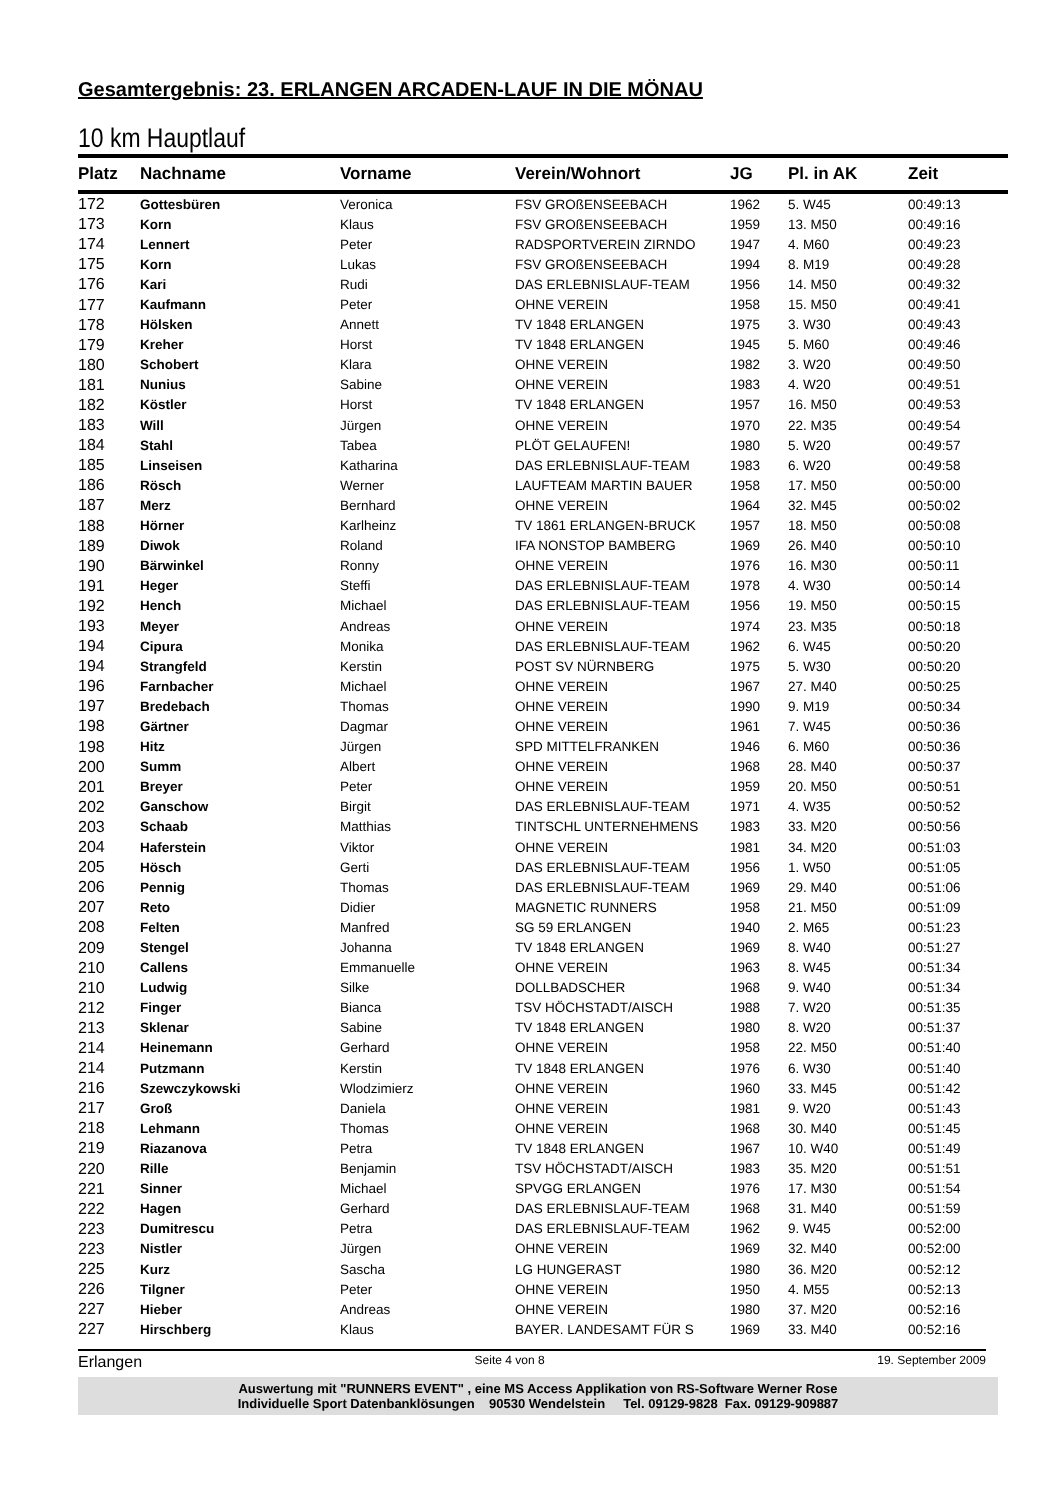Gesamtergebnis: 23. ERLANGEN ARCADEN-LAUF IN DIE MÖNAU
10 km Hauptlauf
| Platz | Nachname | Vorname | Verein/Wohnort | JG | Pl. in AK | Zeit |
| --- | --- | --- | --- | --- | --- | --- |
| 172 | Gottesbüren | Veronica | FSV GROßENSEEBACH | 1962 | 5. W45 | 00:49:13 |
| 173 | Korn | Klaus | FSV GROßENSEEBACH | 1959 | 13. M50 | 00:49:16 |
| 174 | Lennert | Peter | RADSPORTVEREIN ZIRNDO | 1947 | 4. M60 | 00:49:23 |
| 175 | Korn | Lukas | FSV GROßENSEEBACH | 1994 | 8. M19 | 00:49:28 |
| 176 | Kari | Rudi | DAS ERLEBNISLAUF-TEAM | 1956 | 14. M50 | 00:49:32 |
| 177 | Kaufmann | Peter | OHNE VEREIN | 1958 | 15. M50 | 00:49:41 |
| 178 | Hölsken | Annett | TV 1848 ERLANGEN | 1975 | 3. W30 | 00:49:43 |
| 179 | Kreher | Horst | TV 1848 ERLANGEN | 1945 | 5. M60 | 00:49:46 |
| 180 | Schobert | Klara | OHNE VEREIN | 1982 | 3. W20 | 00:49:50 |
| 181 | Nunius | Sabine | OHNE VEREIN | 1983 | 4. W20 | 00:49:51 |
| 182 | Köstler | Horst | TV 1848 ERLANGEN | 1957 | 16. M50 | 00:49:53 |
| 183 | Will | Jürgen | OHNE VEREIN | 1970 | 22. M35 | 00:49:54 |
| 184 | Stahl | Tabea | PLÖT GELAUFEN! | 1980 | 5. W20 | 00:49:57 |
| 185 | Linseisen | Katharina | DAS ERLEBNISLAUF-TEAM | 1983 | 6. W20 | 00:49:58 |
| 186 | Rösch | Werner | LAUFTEAM MARTIN BAUER | 1958 | 17. M50 | 00:50:00 |
| 187 | Merz | Bernhard | OHNE VEREIN | 1964 | 32. M45 | 00:50:02 |
| 188 | Hörner | Karlheinz | TV 1861 ERLANGEN-BRUCK | 1957 | 18. M50 | 00:50:08 |
| 189 | Diwok | Roland | IFA NONSTOP BAMBERG | 1969 | 26. M40 | 00:50:10 |
| 190 | Bärwinkel | Ronny | OHNE VEREIN | 1976 | 16. M30 | 00:50:11 |
| 191 | Heger | Steffi | DAS ERLEBNISLAUF-TEAM | 1978 | 4. W30 | 00:50:14 |
| 192 | Hench | Michael | DAS ERLEBNISLAUF-TEAM | 1956 | 19. M50 | 00:50:15 |
| 193 | Meyer | Andreas | OHNE VEREIN | 1974 | 23. M35 | 00:50:18 |
| 194 | Cipura | Monika | DAS ERLEBNISLAUF-TEAM | 1962 | 6. W45 | 00:50:20 |
| 194 | Strangfeld | Kerstin | POST SV NÜRNBERG | 1975 | 5. W30 | 00:50:20 |
| 196 | Farnbacher | Michael | OHNE VEREIN | 1967 | 27. M40 | 00:50:25 |
| 197 | Bredebach | Thomas | OHNE VEREIN | 1990 | 9. M19 | 00:50:34 |
| 198 | Gärtner | Dagmar | OHNE VEREIN | 1961 | 7. W45 | 00:50:36 |
| 198 | Hitz | Jürgen | SPD MITTELFRANKEN | 1946 | 6. M60 | 00:50:36 |
| 200 | Summ | Albert | OHNE VEREIN | 1968 | 28. M40 | 00:50:37 |
| 201 | Breyer | Peter | OHNE VEREIN | 1959 | 20. M50 | 00:50:51 |
| 202 | Ganschow | Birgit | DAS ERLEBNISLAUF-TEAM | 1971 | 4. W35 | 00:50:52 |
| 203 | Schaab | Matthias | TINTSCHL UNTERNEHMENS | 1983 | 33. M20 | 00:50:56 |
| 204 | Haferstein | Viktor | OHNE VEREIN | 1981 | 34. M20 | 00:51:03 |
| 205 | Hösch | Gerti | DAS ERLEBNISLAUF-TEAM | 1956 | 1. W50 | 00:51:05 |
| 206 | Pennig | Thomas | DAS ERLEBNISLAUF-TEAM | 1969 | 29. M40 | 00:51:06 |
| 207 | Reto | Didier | MAGNETIC RUNNERS | 1958 | 21. M50 | 00:51:09 |
| 208 | Felten | Manfred | SG 59 ERLANGEN | 1940 | 2. M65 | 00:51:23 |
| 209 | Stengel | Johanna | TV 1848 ERLANGEN | 1969 | 8. W40 | 00:51:27 |
| 210 | Callens | Emmanuelle | OHNE VEREIN | 1963 | 8. W45 | 00:51:34 |
| 210 | Ludwig | Silke | DOLLBADSCHER | 1968 | 9. W40 | 00:51:34 |
| 212 | Finger | Bianca | TSV HÖCHSTADT/AISCH | 1988 | 7. W20 | 00:51:35 |
| 213 | Sklenar | Sabine | TV 1848 ERLANGEN | 1980 | 8. W20 | 00:51:37 |
| 214 | Heinemann | Gerhard | OHNE VEREIN | 1958 | 22. M50 | 00:51:40 |
| 214 | Putzmann | Kerstin | TV 1848 ERLANGEN | 1976 | 6. W30 | 00:51:40 |
| 216 | Szewczykowski | Wlodzimierz | OHNE VEREIN | 1960 | 33. M45 | 00:51:42 |
| 217 | Groß | Daniela | OHNE VEREIN | 1981 | 9. W20 | 00:51:43 |
| 218 | Lehmann | Thomas | OHNE VEREIN | 1968 | 30. M40 | 00:51:45 |
| 219 | Riazanova | Petra | TV 1848 ERLANGEN | 1967 | 10. W40 | 00:51:49 |
| 220 | Rille | Benjamin | TSV HÖCHSTADT/AISCH | 1983 | 35. M20 | 00:51:51 |
| 221 | Sinner | Michael | SPVGG ERLANGEN | 1976 | 17. M30 | 00:51:54 |
| 222 | Hagen | Gerhard | DAS ERLEBNISLAUF-TEAM | 1968 | 31. M40 | 00:51:59 |
| 223 | Dumitrescu | Petra | DAS ERLEBNISLAUF-TEAM | 1962 | 9. W45 | 00:52:00 |
| 223 | Nistler | Jürgen | OHNE VEREIN | 1969 | 32. M40 | 00:52:00 |
| 225 | Kurz | Sascha | LG HUNGERAST | 1980 | 36. M20 | 00:52:12 |
| 226 | Tilgner | Peter | OHNE VEREIN | 1950 | 4. M55 | 00:52:13 |
| 227 | Hieber | Andreas | OHNE VEREIN | 1980 | 37. M20 | 00:52:16 |
| 227 | Hirschberg | Klaus | BAYER. LANDESAMT FÜR S | 1969 | 33. M40 | 00:52:16 |
Erlangen Seite 4 von 8 19. September 2009
Auswertung mit "RUNNERS EVENT" , eine MS Access Applikation von RS-Software Werner Rose
Individuelle Sport Datenbanklösungen 90530 Wendelstein Tel. 09129-9828 Fax. 09129-909887